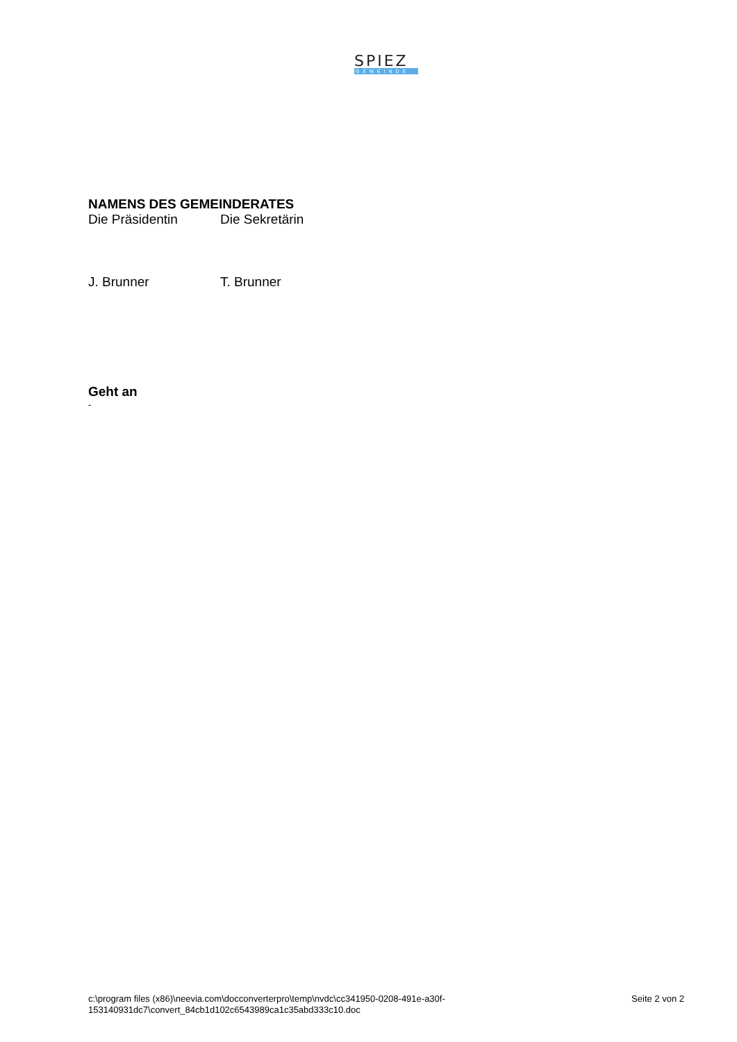SPIEZ
GEMEINDE
NAMENS DES GEMEINDERATES
Die Präsidentin Die Sekretärin
J. Brunner T. Brunner
Geht an
-
c:\program files (x86)\neevia.com\docconverterpro\temp\nvdc\cc341950-0208-491e-a30f-
153140931dc7\convert_84cb1d102c6543989ca1c35abd333c10.doc
Seite 2 von 2